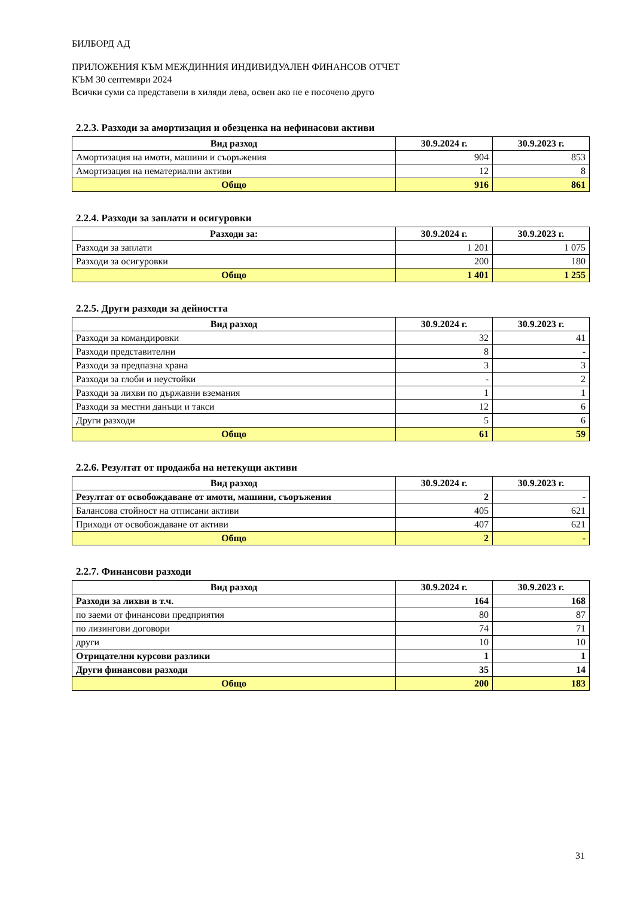БИЛБОРД АД
ПРИЛОЖЕНИЯ КЪМ МЕЖДИННИЯ ИНДИВИДУАЛЕН ФИНАНСОВ ОТЧЕТ
КЪМ 30 септември 2024
Всички суми са представени в хиляди лева, освен ако не е посочено друго
2.2.3. Разходи за амортизация и обезценка на нефинасови активи
| Вид разход | 30.9.2024 г. | 30.9.2023 г. |
| --- | --- | --- |
| Амортизация на имоти, машини и съоръжения | 904 | 853 |
| Амортизация на нематериални активи | 12 | 8 |
| Общо | 916 | 861 |
2.2.4. Разходи за заплати и осигуровки
| Разходи за: | 30.9.2024 г. | 30.9.2023 г. |
| --- | --- | --- |
| Разходи за заплати | 1 201 | 1 075 |
| Разходи за осигуровки | 200 | 180 |
| Общо | 1 401 | 1 255 |
2.2.5. Други разходи за дейността
| Вид разход | 30.9.2024 г. | 30.9.2023 г. |
| --- | --- | --- |
| Разходи за командировки | 32 | 41 |
| Разходи представителни | 8 | - |
| Разходи за предпазна храна | 3 | 3 |
| Разходи за глоби и неустойки | - | 2 |
| Разходи за лихви по държавни вземания | 1 | 1 |
| Разходи за местни данъци и такси | 12 | 6 |
| Други разходи | 5 | 6 |
| Общо | 61 | 59 |
2.2.6. Резултат от продажба на нетекущи активи
| Вид разход | 30.9.2024 г. | 30.9.2023 г. |
| --- | --- | --- |
| Резултат от освобождаване от имоти, машини, съоръжения | 2 | - |
| Балансова стойност на отписани активи | 405 | 621 |
| Приходи от освобождаване от активи | 407 | 621 |
| Общо | 2 | - |
2.2.7. Финансови разходи
| Вид разход | 30.9.2024 г. | 30.9.2023 г. |
| --- | --- | --- |
| Разходи за лихви в т.ч. | 164 | 168 |
| по заеми от финансови предприятия | 80 | 87 |
| по лизингови договори | 74 | 71 |
| други | 10 | 10 |
| Отрицателни курсови разлики | 1 | 1 |
| Други финансови разходи | 35 | 14 |
| Общо | 200 | 183 |
31